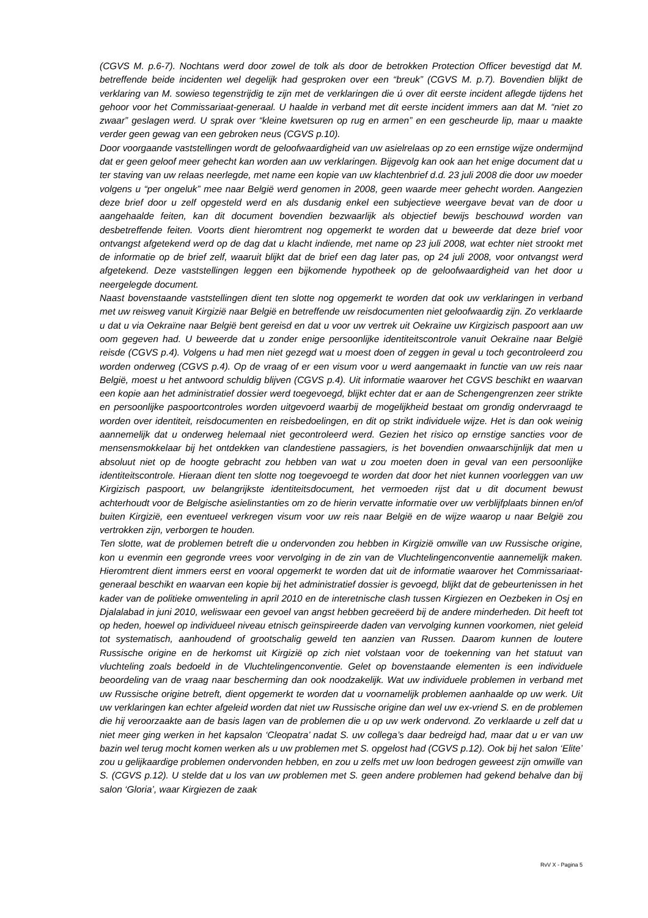(CGVS M. p.6-7). Nochtans werd door zowel de tolk als door de betrokken Protection Officer bevestigd dat M. betreffende beide incidenten wel degelijk had gesproken over een “breuk” (CGVS M. p.7). Bovendien blijkt de verklaring van M. sowieso tegenstrijdig te zijn met de verklaringen die ú over dit eerste incident aflegde tijdens het gehoor voor het Commissariaat-generaal. U haalde in verband met dit eerste incident immers aan dat M. “niet zo zwaar” geslagen werd. U sprak over “kleine kwetsuren op rug en armen” en een gescheurde lip, maar u maakte verder geen gewag van een gebroken neus (CGVS p.10).
Door voorgaande vaststellingen wordt de geloofwaardigheid van uw asielrelaas op zo een ernstige wijze ondermijnd dat er geen geloof meer gehecht kan worden aan uw verklaringen. Bijgevolg kan ook aan het enige document dat u ter staving van uw relaas neerlegde, met name een kopie van uw klachtenbrief d.d. 23 juli 2008 die door uw moeder volgens u “per ongeluk” mee naar België werd genomen in 2008, geen waarde meer gehecht worden. Aangezien deze brief door u zelf opgesteld werd en als dusdanig enkel een subjectieve weergave bevat van de door u aangehaalde feiten, kan dit document bovendien bezwaarlijk als objectief bewijs beschouwd worden van desbetreffende feiten. Voorts dient hieromtrent nog opgemerkt te worden dat u beweerde dat deze brief voor ontvangst afgetekend werd op de dag dat u klacht indiende, met name op 23 juli 2008, wat echter niet strookt met de informatie op de brief zelf, waaruit blijkt dat de brief een dag later pas, op 24 juli 2008, voor ontvangst werd afgetekend. Deze vaststellingen leggen een bijkomende hypotheek op de geloofwaardigheid van het door u neergelegde document.
Naast bovenstaande vaststellingen dient ten slotte nog opgemerkt te worden dat ook uw verklaringen in verband met uw reisweg vanuit Kirgizië naar België en betreffende uw reisdocumenten niet geloofwaardig zijn. Zo verklaarde u dat u via Oekraïne naar België bent gereisd en dat u voor uw vertrek uit Oekraïne uw Kirgizisch paspoort aan uw oom gegeven had. U beweerde dat u zonder enige persoonlijke identiteitscontrole vanuit Oekraïne naar België reisde (CGVS p.4). Volgens u had men niet gezegd wat u moest doen of zeggen in geval u toch gecontroleerd zou worden onderweg (CGVS p.4). Op de vraag of er een visum voor u werd aangemaakt in functie van uw reis naar België, moest u het antwoord schuldig blijven (CGVS p.4). Uit informatie waarover het CGVS beschikt en waarvan een kopie aan het administratief dossier werd toegevoegd, blijkt echter dat er aan de Schengengrenzen zeer strikte en persoonlijke paspoortcontroles worden uitgevoerd waarbij de mogelijkheid bestaat om grondig ondervraagd te worden over identiteit, reisdocumenten en reisbedoelingen, en dit op strikt individuele wijze. Het is dan ook weinig aannemelijk dat u onderweg helemaal niet gecontroleerd werd. Gezien het risico op ernstige sancties voor de mensensmokkelaar bij het ontdekken van clandestiene passagiers, is het bovendien onwaarschijnlijk dat men u absoluut niet op de hoogte gebracht zou hebben van wat u zou moeten doen in geval van een persoonlijke identiteitscontrole. Hieraan dient ten slotte nog toegevoegd te worden dat door het niet kunnen voorleggen van uw Kirgizisch paspoort, uw belangrijkste identiteitsdocument, het vermoeden rijst dat u dit document bewust achterhoudt voor de Belgische asielinstanties om zo de hierin vervatte informatie over uw verblijfplaats binnen en/of buiten Kirgizië, een eventueel verkregen visum voor uw reis naar België en de wijze waarop u naar België zou vertrokken zijn, verborgen te houden.
Ten slotte, wat de problemen betreft die u ondervonden zou hebben in Kirgizië omwille van uw Russische origine, kon u evenmin een gegronde vrees voor vervolging in de zin van de Vluchtelingenconventie aannemelijk maken. Hieromtrent dient immers eerst en vooral opgemerkt te worden dat uit de informatie waarover het Commissariaat-generaal beschikt en waarvan een kopie bij het administratief dossier is gevoegd, blijkt dat de gebeurtenissen in het kader van de politieke omwenteling in april 2010 en de interetnische clash tussen Kirgiezen en Oezbeken in Osj en Djalalabad in juni 2010, weliswaar een gevoel van angst hebben gecreëerd bij de andere minderheden. Dit heeft tot op heden, hoewel op individueel niveau etnisch geïnspireerde daden van vervolging kunnen voorkomen, niet geleid tot systematisch, aanhoudend of grootschalig geweld ten aanzien van Russen. Daarom kunnen de loutere Russische origine en de herkomst uit Kirgizië op zich niet volstaan voor de toekenning van het statuut van vluchteling zoals bedoeld in de Vluchtelingenconventie. Gelet op bovenstaande elementen is een individuele beoordeling van de vraag naar bescherming dan ook noodzakelijk. Wat uw individuele problemen in verband met uw Russische origine betreft, dient opgemerkt te worden dat u voornamelijk problemen aanhaalde op uw werk. Uit uw verklaringen kan echter afgeleid worden dat niet uw Russische origine dan wel uw ex-vriend S. en de problemen die hij veroorzaakte aan de basis lagen van de problemen die u op uw werk ondervond. Zo verklaarde u zelf dat u niet meer ging werken in het kapsalon ‘Cleopatra’ nadat S. uw collega’s daar bedreigd had, maar dat u er van uw bazin wel terug mocht komen werken als u uw problemen met S. opgelost had (CGVS p.12). Ook bij het salon ‘Elite’ zou u gelijkaardige problemen ondervonden hebben, en zou u zelfs met uw loon bedrogen geweest zijn omwille van S. (CGVS p.12). U stelde dat u los van uw problemen met S. geen andere problemen had gekend behalve dan bij salon ‘Gloria’, waar Kirgiezen de zaak
RvV X - Pagina 5